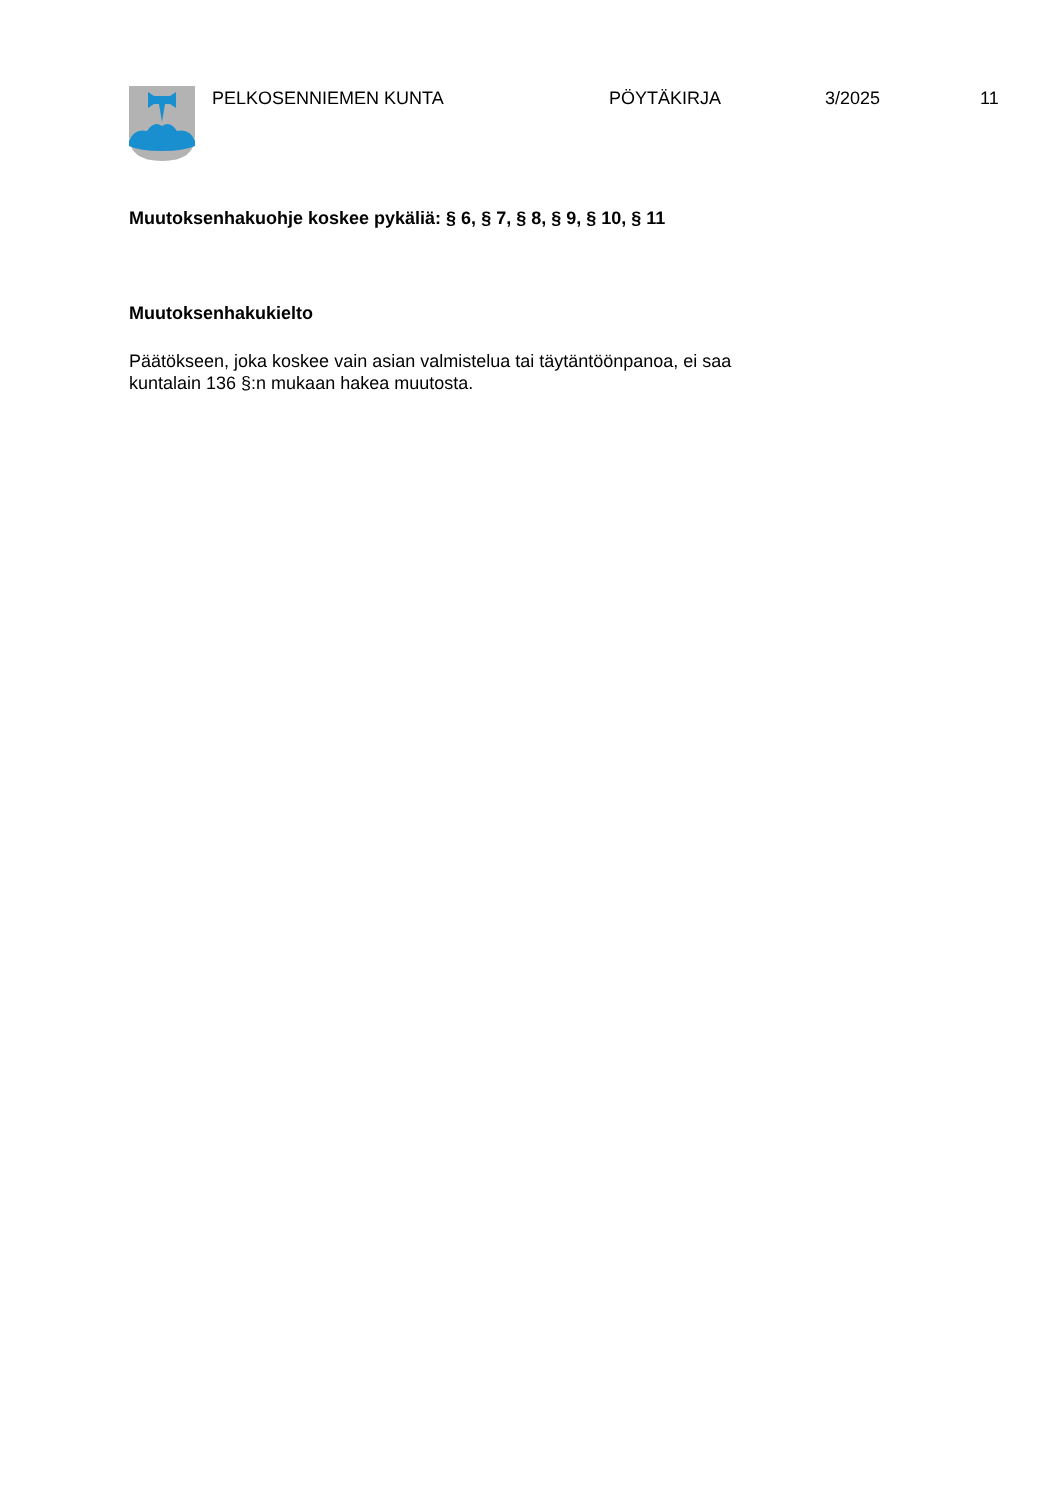PELKOSENNIEMEN KUNTA PÖYTÄKIRJA 3/2025 11
Muutoksenhakuohje koskee pykäliä: § 6, § 7, § 8, § 9, § 10, § 11
Muutoksenhakukielto
Päätökseen, joka koskee vain asian valmistelua tai täytäntöönpanoa, ei saa
kuntalain 136 §:n mukaan hakea muutosta.